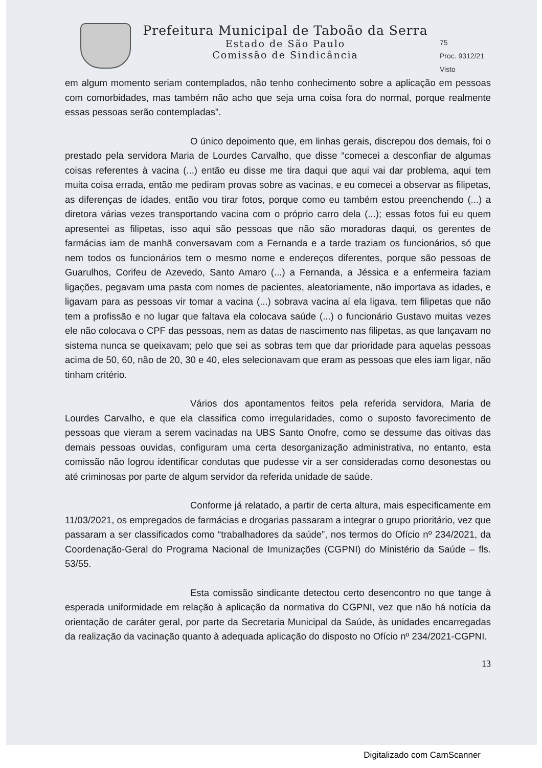Prefeitura Municipal de Taboão da Serra
Estado de São Paulo
Comissão de Sindicância
75
Proc. 9312/21
Visto
em algum momento seriam contemplados, não tenho conhecimento sobre a aplicação em pessoas com comorbidades, mas também não acho que seja uma coisa fora do normal, porque realmente essas pessoas serão contempladas”.
O único depoimento que, em linhas gerais, discrepou dos demais, foi o prestado pela servidora Maria de Lourdes Carvalho, que disse “comecei a desconfiar de algumas coisas referentes à vacina (...) então eu disse me tira daqui que aqui vai dar problema, aqui tem muita coisa errada, então me pediram provas sobre as vacinas, e eu comecei a observar as filipetas, as diferenças de idades, então vou tirar fotos, porque como eu também estou preenchendo (...) a diretora várias vezes transportando vacina com o próprio carro dela (...); essas fotos fui eu quem apresentei as filipetas, isso aqui são pessoas que não são moradoras daqui, os gerentes de farmácias iam de manhã conversavam com a Fernanda e a tarde traziam os funcionários, só que nem todos os funcionários tem o mesmo nome e endereços diferentes, porque são pessoas de Guarulhos, Corifeu de Azevedo, Santo Amaro (...) a Fernanda, a Jéssica e a enfermeira faziam ligações, pegavam uma pasta com nomes de pacientes, aleatoriamente, não importava as idades, e ligavam para as pessoas vir tomar a vacina (...) sobrava vacina aí ela ligava, tem filipetas que não tem a profissão e no lugar que faltava ela colocava saúde (...) o funcionário Gustavo muitas vezes ele não colocava o CPF das pessoas, nem as datas de nascimento nas filipetas, as que lançavam no sistema nunca se queixavam; pelo que sei as sobras tem que dar prioridade para aquelas pessoas acima de 50, 60, não de 20, 30 e 40, eles selecionavam que eram as pessoas que eles iam ligar, não tinham critério.
Vários dos apontamentos feitos pela referida servidora, Maria de Lourdes Carvalho, e que ela classifica como irregularidades, como o suposto favorecimento de pessoas que vieram a serem vacinadas na UBS Santo Onofre, como se dessume das oitivas das demais pessoas ouvidas, configuram uma certa desorganização administrativa, no entanto, esta comissão não logrou identificar condutas que pudesse vir a ser consideradas como desonestas ou até criminosas por parte de algum servidor da referida unidade de saúde.
Conforme já relatado, a partir de certa altura, mais especificamente em 11/03/2021, os empregados de farmácias e drogarias passaram a integrar o grupo prioritário, vez que passaram a ser classificados como “trabalhadores da saúde”, nos termos do Ofício nº 234/2021, da Coordenação-Geral do Programa Nacional de Imunizações (CGPNI) do Ministério da Saúde – fls. 53/55.
Esta comissão sindicante detectou certo desencontro no que tange à esperada uniformidade em relação à aplicação da normativa do CGPNI, vez que não há notícia da orientação de caráter geral, por parte da Secretaria Municipal da Saúde, às unidades encarregadas da realização da vacinação quanto à adequada aplicação do disposto no Ofício nº 234/2021-CGPNI.
13
Digitalizado com CamScanner